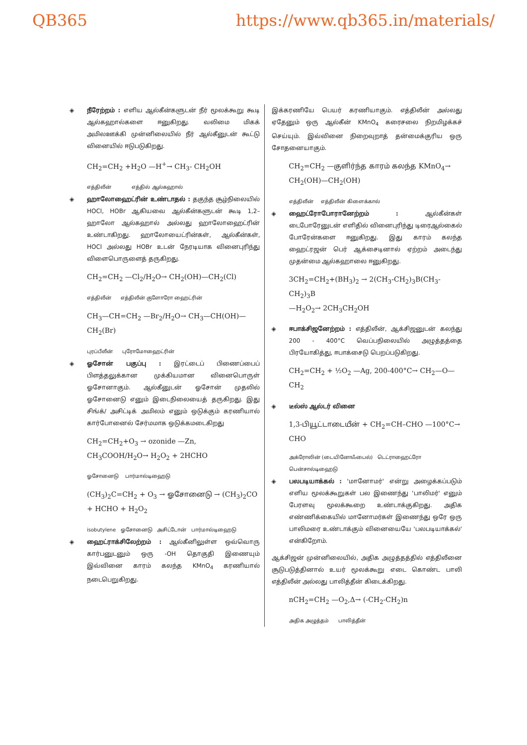QB365 https://www.qb365.in/materials/
◈ நீரேற்றம் : எளிய ஆல்கீன்களுடன் நீர் மூலக்கூறு கூடி ஆல்கஹால்களை ஈனுகிறது. வலிமை மிகக் அமிலஊக்கி முன்னிலையில் நீர் ஆல்கீனுடன் கூட்டு வினையில் ஈடுபடுகிறது.
CH<sub>2</sub>=CH<sub>2</sub> +H<sub>2</sub>O —H<sup>+</sup>→ CH<sub>3</sub>- CH<sub>2</sub>OH
எத்திலீன் எத்தில் ஆல்கஹால்
◈ ஹாலோஹைட்ரின் உண்டாதல் : தகுந்த சூழ்நிலையில் HOCl, HOBr ஆகியவை ஆல்கீன்களுடன் கூடி 1,2–ஹாலோ ஆல்கஹால் அல்லது ஹாலோஹைட்ரின் உண்டாகிறது. ஹாலோயைட்ரின்கள், ஆல்கீன்கள், HOCl அல்லது HOBr உடன் நேரடியாக வினைபுரிந்து விளைபொருளைத் தருகிறது.
CH<sub>2</sub>=CH<sub>2</sub> —Cl<sub>2</sub>/H<sub>2</sub>O→ CH<sub>2</sub>(OH)—CH<sub>2</sub>(Cl)
எத்திலீன் எத்திலீன் குளோரோ ஹைட்ரின்
CH<sub>3</sub>—CH=CH<sub>2</sub> —Br<sub>2</sub>/H<sub>2</sub>O→ CH<sub>3</sub>—CH(OH)—CH<sub>2</sub>(Br)
புரப்பீலீன் புரோமோஹைட்ரின்
◈ ஓசோன் பகுப்பு : இரட்டைப் பிணைப்பைப் பிளத்தலுக்கான முக்கியமான வினைபொருள் ஓசோனாகும். ஆல்கீனுடன் ஓசோன் முதலில் ஓசோனைடு எனும் இடைநிலையைத் தருகிறது. இது சிங்க்/ அசிட்டிக் அமிலம் எனும் ஒடுக்கும் கரணியால் கார்போனைல் சேர்மமாக ஒடுக்கமடைகிறது
CH<sub>2</sub>=CH<sub>2</sub>+O<sub>3</sub> → ozonide —Zn, CH<sub>3</sub>COOH/H<sub>2</sub>O→ H<sub>2</sub>O<sub>2</sub> + 2HCHO
ஓசோனைடு பார்மால்டிஹைடு
(CH<sub>3</sub>)<sub>2</sub>C=CH<sub>2</sub> + O<sub>3</sub> → ஓசோனைடு → (CH<sub>3</sub>)<sub>2</sub>CO + HCHO + H<sub>2</sub>O<sub>2</sub>
isobutylene ஓசோனைடு அசிட்டோன் பார்மால்டிஹைடு
◈ ஹைட்ராக்சிலேற்றம் : ஆல்கீனிலுள்ள ஒவ்வொரு கார்பனுடனும் ஒரு -OH தொகுதி இணையும் இவ்வினை காரம் கலந்த KMnO<sub>4</sub> கரணியால் நடைபெறுகிறது.
இக்கரணியே பெயர் கரணியாகும். எத்திலீன் அல்லது ஏதேனும் ஒரு ஆல்கீன் KMnO<sub>4</sub> கரைசலை நிறமிழக்கச் செய்யும். இவ்வினை நிறைவுறாத் தன்மைக்குரிய ஒரு சோதனையாகும்.
CH<sub>2</sub>=CH<sub>2</sub> —குளிர்ந்த காரம் கலந்த KMnO<sub>4</sub>→ CH<sub>2</sub>(OH)—CH<sub>2</sub>(OH)
எத்திலீன் எத்திலீன் கிளைக்கால்
◈ ஹைட்ரோபோரானேற்றம் : ஆல்கீன்கள் டைபோரேனுடன் எளிதில் வினைபுரிந்து டிரைஆல்கைல் போரேன்களை ஈனுகிறது. இது காரம் கலந்த ஹைட்ரஜன் பெர் ஆக்சைடினால் ஏற்றம் அடைந்து முதன்மை ஆல்கஹாலை ஈனுகிறது.
3CH<sub>2</sub>=CH<sub>2</sub>+(BH<sub>3</sub>)<sub>2</sub> → 2(CH<sub>3</sub>-CH<sub>2</sub>)<sub>3</sub>B(CH<sub>3</sub>-CH<sub>2</sub>)<sub>3</sub>B
—H<sub>2</sub>O<sub>2</sub>→ 2CH<sub>3</sub>CH<sub>2</sub>OH
◈ ஈபாக்சிஜனேற்றம் : எத்திலீன், ஆக்சிஜனுடன் கலந்து 200 - 400°C வெப்பநிலையில் அழுத்தத்தை பிரயோகித்து, ஈபாக்சைடு பெறப்படுகிறது.
CH<sub>2</sub>=CH<sub>2</sub> + ½O<sub>2</sub> —Ag, 200-400°C→ CH<sub>2</sub>—O—CH<sub>2</sub>
◈ டீல்ஸ் ஆல்டர் வினை
1,3-பியூட்டாடையீன் + CH<sub>2</sub>=CH–CHO —100°C→ CHO
அக்ரோலின் (டையினோஃபைல்) டெட்ராஹைட்ரோ பென்சால்டிஹைடு
◈ பலபடியாக்கல் : 'மானோமர்' என்று அழைக்கப்படும் எளிய மூலக்கூறுகள் பல இணைந்து 'பாலிமர்' எனும் பேரளவு மூலக்கூறை உண்டாக்குகிறது. அதிக எண்ணிக்கையில் மானோமர்கள் இணைந்து ஒரே ஒரு பாலிமரை உண்டாக்கும் வினையையே 'பலபடியாக்கல்' என்கிறோம்.
ஆக்சிஜன் முன்னிலையில், அதிக அழுத்தத்தில் எத்திலீனை சூடுபடுத்தினால் உயர் மூலக்கூறு எடை கொண்ட பாலி எத்திலீன் அல்லது பாலித்தீன் கிடைக்கிறது.
nCH<sub>2</sub>=CH<sub>2</sub> —O<sub>2</sub>,Δ→ (-CH<sub>2</sub>-CH<sub>2</sub>)n
அதிக அழுத்தம் பாலித்தீன்